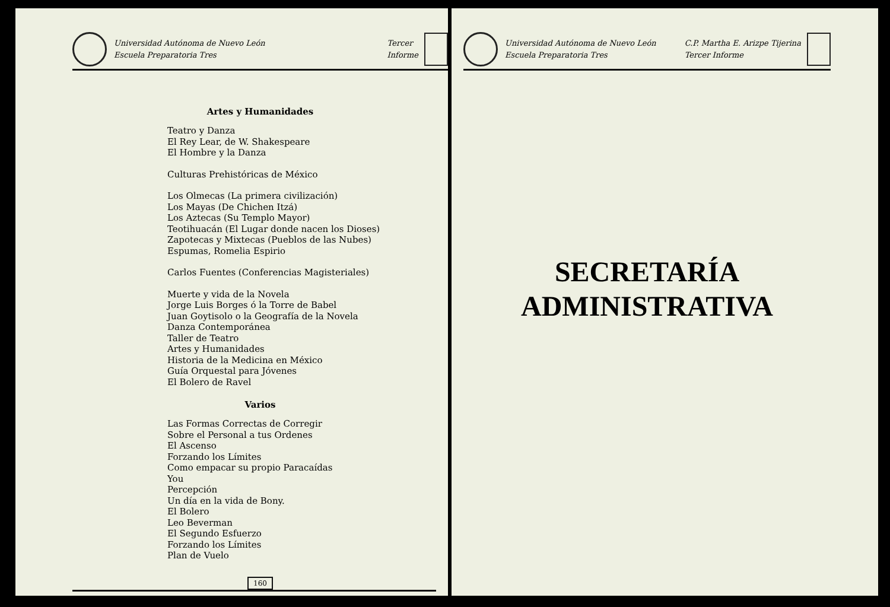Universidad Autónoma de Nuevo León
Escuela Preparatoria Tres
Tercer
Informe
Artes y Humanidades
Teatro y Danza
El Rey Lear, de W. Shakespeare
El Hombre y la Danza
Culturas Prehistóricas de México
Los Olmecas (La primera civilización)
Los Mayas (De Chichen Itzá)
Los Aztecas (Su Templo Mayor)
Teotihuacán (El Lugar donde nacen los Dioses)
Zapotecas y Mixtecas (Pueblos de las Nubes)
Espumas, Romelia Espirio
Carlos Fuentes (Conferencias Magisteriales)
Muerte y vida de la Novela
Jorge Luis Borges ó la Torre de Babel
Juan Goytisolo o la Geografía de la Novela
Danza Contemporánea
Taller de Teatro
Artes y Humanidades
Historia de la Medicina en México
Guía Orquestal para Jóvenes
El Bolero de Ravel
Varios
Las Formas Correctas de Corregir
Sobre el Personal a tus Ordenes
El Ascenso
Forzando los Límites
Como empacar su propio Paracaídas
You
Percepción
Un día en la vida de Bony.
El Bolero
Leo Beverman
El Segundo Esfuerzo
Forzando los Límites
Plan de Vuelo
160
Universidad Autónoma de Nuevo León
Escuela Preparatoria Tres
C.P. Martha E. Arizpe Tijerina
Tercer Informe
SECRETARÍA
ADMINISTRATIVA